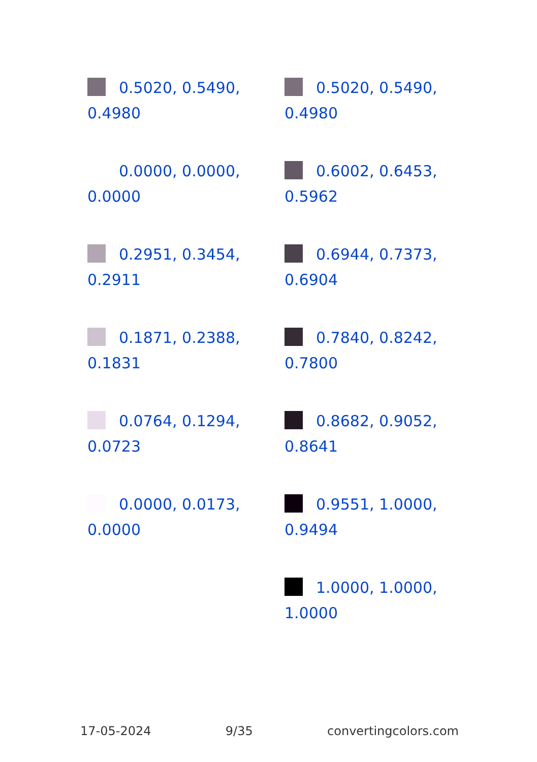0.5020, 0.5490, 0.4980
0.0000, 0.0000, 0.0000
0.2951, 0.3454, 0.2911
0.1871, 0.2388, 0.1831
0.0764, 0.1294, 0.0723
0.0000, 0.0173, 0.0000
0.5020, 0.5490, 0.4980
0.6002, 0.6453, 0.5962
0.6944, 0.7373, 0.6904
0.7840, 0.8242, 0.7800
0.8682, 0.9052, 0.8641
0.9551, 1.0000, 0.9494
1.0000, 1.0000, 1.0000
17-05-2024 9/35 convertingcolors.com